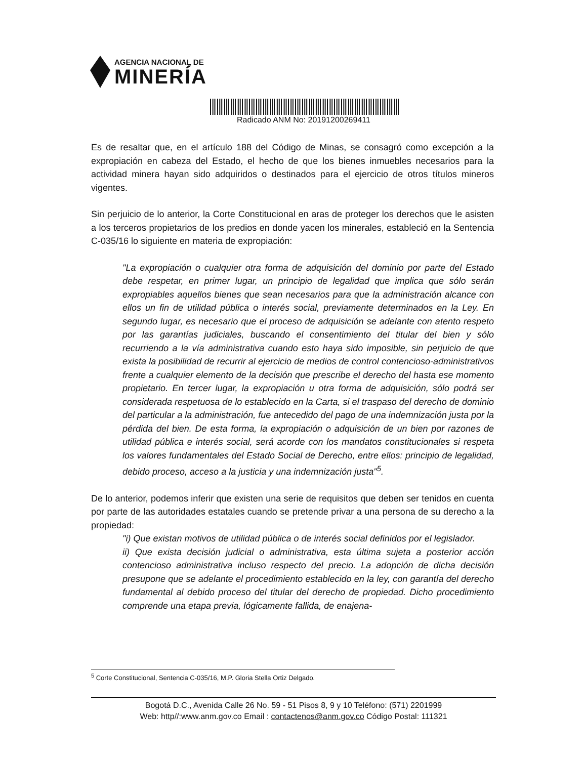AGENCIA NACIONAL DE
MINERÍA
Radicado ANM No: 20191200269411
Es de resaltar que, en el artículo 188 del Código de Minas, se consagró como excepción a la expropiación en cabeza del Estado, el hecho de que los bienes inmuebles necesarios para la actividad minera hayan sido adquiridos o destinados para el ejercicio de otros títulos mineros vigentes.
Sin perjuicio de lo anterior, la Corte Constitucional en aras de proteger los derechos que le asisten a los terceros propietarios de los predios en donde yacen los minerales, estableció en la Sentencia C-035/16 lo siguiente en materia de expropiación:
"La expropiación o cualquier otra forma de adquisición del dominio por parte del Estado debe respetar, en primer lugar, un principio de legalidad que implica que sólo serán expropiables aquellos bienes que sean necesarios para que la administración alcance con ellos un fin de utilidad pública o interés social, previamente determinados en la Ley. En segundo lugar, es necesario que el proceso de adquisición se adelante con atento respeto por las garantías judiciales, buscando el consentimiento del titular del bien y sólo recurriendo a la vía administrativa cuando esto haya sido imposible, sin perjuicio de que exista la posibilidad de recurrir al ejercicio de medios de control contencioso-administrativos frente a cualquier elemento de la decisión que prescribe el derecho del hasta ese momento propietario. En tercer lugar, la expropiación u otra forma de adquisición, sólo podrá ser considerada respetuosa de lo establecido en la Carta, si el traspaso del derecho de dominio del particular a la administración, fue antecedido del pago de una indemnización justa por la pérdida del bien. De esta forma, la expropiación o adquisición de un bien por razones de utilidad pública e interés social, será acorde con los mandatos constitucionales si respeta los valores fundamentales del Estado Social de Derecho, entre ellos: principio de legalidad, debido proceso, acceso a la justicia y una indemnización justa"<sup>5</sup>.
De lo anterior, podemos inferir que existen una serie de requisitos que deben ser tenidos en cuenta por parte de las autoridades estatales cuando se pretende privar a una persona de su derecho a la propiedad:
"i) Que existan motivos de utilidad pública o de interés social definidos por el legislador.
ii) Que exista decisión judicial o administrativa, esta última sujeta a posterior acción contencioso administrativa incluso respecto del precio. La adopción de dicha decisión presupone que se adelante el procedimiento establecido en la ley, con garantía del derecho fundamental al debido proceso del titular del derecho de propiedad. Dicho procedimiento comprende una etapa previa, lógicamente fallida, de enajena-
<sup>5</sup> Corte Constitucional, Sentencia C-035/16, M.P. Gloria Stella Ortiz Delgado.
Bogotá D.C., Avenida Calle 26 No. 59 - 51 Pisos 8, 9 y 10 Teléfono: (571) 2201999
Web: http//:www.anm.gov.co Email : contactenos@anm.gov.co Código Postal: 111321